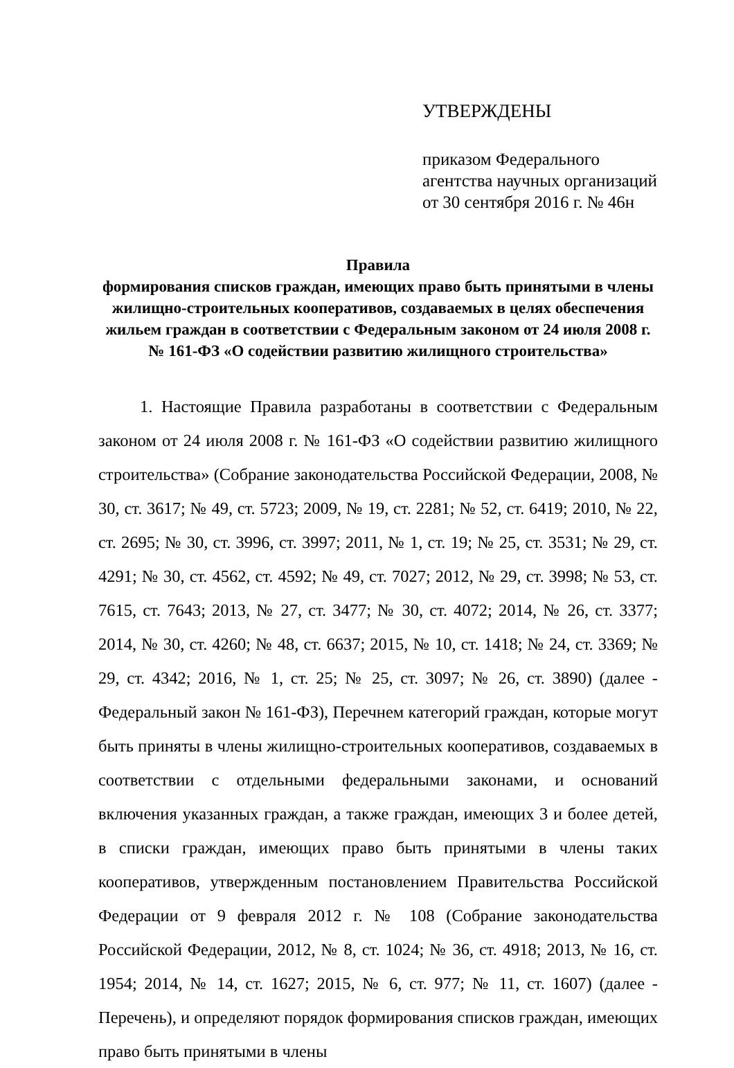УТВЕРЖДЕНЫ
приказом Федерального
агентства научных организаций
от 30 сентября 2016 г. № 46н
Правила
формирования списков граждан, имеющих право быть принятыми в члены жилищно-строительных кооперативов, создаваемых в целях обеспечения жильем граждан в соответствии с Федеральным законом от 24 июля 2008 г. № 161-ФЗ «О содействии развитию жилищного строительства»
1. Настоящие Правила разработаны в соответствии с Федеральным законом от 24 июля 2008 г. № 161-ФЗ «О содействии развитию жилищного строительства» (Собрание законодательства Российской Федерации, 2008, № 30, ст. 3617; № 49, ст. 5723; 2009, № 19, ст. 2281; № 52, ст. 6419; 2010, № 22, ст. 2695; № 30, ст. 3996, ст. 3997; 2011, № 1, ст. 19; № 25, ст. 3531; № 29, ст. 4291; № 30, ст. 4562, ст. 4592; № 49, ст. 7027; 2012, № 29, ст. 3998; № 53, ст. 7615, ст. 7643; 2013, № 27, ст. 3477; № 30, ст. 4072; 2014, № 26, ст. 3377; 2014, № 30, ст. 4260; № 48, ст. 6637; 2015, № 10, ст. 1418; № 24, ст. 3369; № 29, ст. 4342; 2016, № 1, ст. 25; № 25, ст. 3097; № 26, ст. 3890) (далее - Федеральный закон № 161-ФЗ), Перечнем категорий граждан, которые могут быть приняты в члены жилищно-строительных кооперативов, создаваемых в соответствии с отдельными федеральными законами, и оснований включения указанных граждан, а также граждан, имеющих 3 и более детей, в списки граждан, имеющих право быть принятыми в члены таких кооперативов, утвержденным постановлением Правительства Российской Федерации от 9 февраля 2012 г. № 108 (Собрание законодательства Российской Федерации, 2012, № 8, ст. 1024; № 36, ст. 4918; 2013, № 16, ст. 1954; 2014, № 14, ст. 1627; 2015, № 6, ст. 977; № 11, ст. 1607) (далее - Перечень), и определяют порядок формирования списков граждан, имеющих право быть принятыми в члены